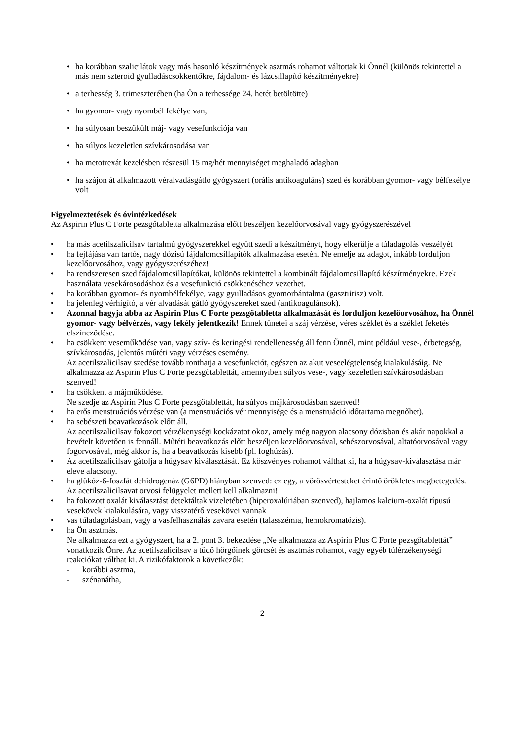• ha korábban szalicilátok vagy más hasonló készítmények asztmás rohamot váltottak ki Önnél (különös tekintettel a más nem szteroid gyulladáscsökkentőkre, fájdalom- és lázcsillapító készítményekre)
• a terhesség 3. trimeszterében (ha Ön a terhessége 24. hetét betöltötte)
• ha gyomor- vagy nyombél fekélye van,
• ha súlyosan beszűkült máj- vagy vesefunkciója van
• ha súlyos kezeletlen szívkárosodása van
• ha metotrexát kezelésben részesül 15 mg/hét mennyiséget meghaladó adagban
• ha szájon át alkalmazott véralvadásgátló gyógyszert (orális antikoaguláns) szed és korábban gyomor- vagy bélfekélye volt
Figyelmeztetések és óvintézkedések
Az Aspirin Plus C Forte pezsgőtabletta alkalmazása előtt beszéljen kezelőorvosával vagy gyógyszerészével
• ha más acetilszalicilsav tartalmú gyógyszerekkel együtt szedi a készítményt, hogy elkerülje a túladagolás veszélyét
• ha fejfájása van tartós, nagy dózisú fájdalomcsillapítók alkalmazása esetén. Ne emelje az adagot, inkább forduljon kezelőorvosához, vagy gyógyszerészéhez!
• ha rendszeresen szed fájdalomcsillapítókat, különös tekintettel a kombinált fájdalomcsillapító készítményekre. Ezek használata vesekárosodáshoz és a vesefunkció csökkenéséhez vezethet.
• ha korábban gyomor- és nyombélfekélye, vagy gyulladásos gyomorbántalma (gasztritisz) volt.
• ha jelenleg vérhígító, a vér alvadását gátló gyógyszereket szed (antikoagulánsok).
• Azonnal hagyja abba az Aspirin Plus C Forte pezsgőtabletta alkalmazását és forduljon kezelőorvosához, ha Önnél gyomor- vagy bélvérzés, vagy fekély jelentkezik! Ennek tünetei a száj vérzése, véres széklet és a széklet feketés elszíneződése.
• ha csökkent veseműködése van, vagy szív- és keringési rendellenesség áll fenn Önnél, mint például vese-, érbetegség, szívkárosodás, jelentős műtéti vagy vérzéses esemény.
Az acetilszalicilsav szedése tovább ronthatja a vesefunkciót, egészen az akut veseelégtelenség kialakulásáig. Ne alkalmazza az Aspirin Plus C Forte pezsgőtablettát, amennyiben súlyos vese-, vagy kezeletlen szívkárosodásban szenved!
• ha csökkent a májműködése.
Ne szedje az Aspirin Plus C Forte pezsgőtablettát, ha súlyos májkárosodásban szenved!
• ha erős menstruációs vérzése van (a menstruációs vér mennyisége és a menstruáció időtartama megnőhet).
• ha sebészeti beavatkozások előtt áll.
Az acetilszalicilsav fokozott vérzékenységi kockázatot okoz, amely még nagyon alacsony dózisban és akár napokkal a bevételt követően is fennáll. Műtéti beavatkozás előtt beszéljen kezelőorvosával, sebészorvosával, altatóorvosával vagy fogorvosával, még akkor is, ha a beavatkozás kisebb (pl. foghúzás).
• Az acetilszalicilsav gátolja a húgysav kiválasztását. Ez köszvényes rohamot válthat ki, ha a húgysav-kiválasztása már eleve alacsony.
• ha glükóz-6-foszfát dehidrogenáz (G6PD) hiányban szenved: ez egy, a vörösvértesteket érintő örökletes megbetegedés. Az acetilszalicilsavat orvosi felügyelet mellett kell alkalmazni!
• ha fokozott oxalát kiválasztást detektáltak vizeletében (hiperoxalúriában szenved), hajlamos kalcium-oxalát típusú vesekövek kialakulására, vagy visszatérő vesekövei vannak
• vas túladagolásban, vagy a vasfelhasználás zavara esetén (talasszémia, hemokromatózis).
• ha Ön asztmás.
Ne alkalmazza ezt a gyógyszert, ha a 2. pont 3. bekezdése „Ne alkalmazza az Aspirin Plus C Forte pezsgőtablettát” vonatkozik Önre. Az acetilszalicilsav a tüdő hörgőinek görcsét és asztmás rohamot, vagy egyéb túlérzékenységi reakciókat válthat ki. A rizikófaktorok a következők:
- korábbi asztma,
- szénanátha,
2